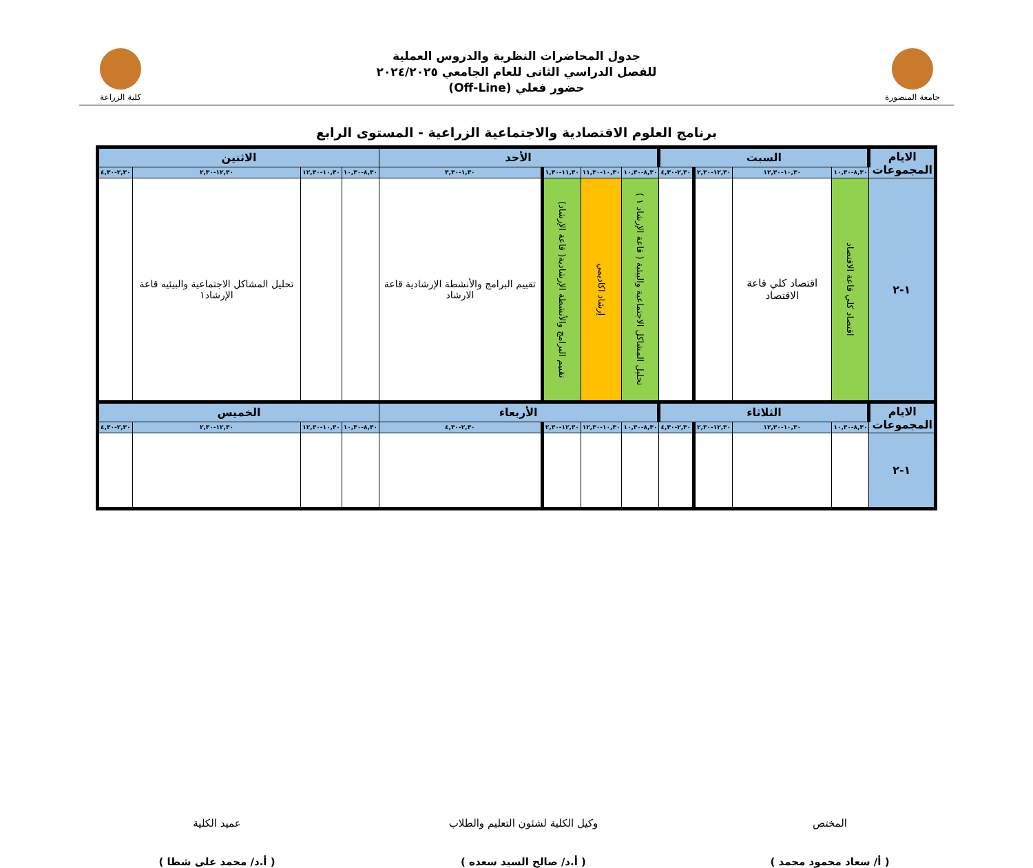جامعة المنصورة
جدول المحاضرات النظرية والدروس العملية
للفصل الدراسي الثانى للعام الجامعي ٢٠٢٤/٢٠٢٥
حضور فعلي (Off-Line)
كلية الزراعة
برنامج العلوم الاقتصادية والاجتماعية الزراعية - المستوى الرابع
| الايام المجموعات | السبت | | | | الأحد | | | | الاثنين | | | |
| --- | --- | --- | --- | --- | --- | --- | --- | --- | --- | --- | --- | --- |
| | ٨,٣٠-١٠,٣٠ | ١٠,٣٠-١٢,٣٠ | ١٢,٣٠-٢,٣٠ | ٢,٣٠-٤,٣٠ | ٨,٣٠-١٠,٣٠ | ١٠,٣٠-١١,٣٠ | ١١,٣٠-١,٣٠ | ١,٣٠-٣,٣٠ | ٨,٣٠-١٠,٣٠ | ١٠,٣٠-١٢,٣٠ | ١٢,٣٠-٢,٣٠ | ٢,٣٠-٤,٣٠ |
| ١-٢ | اقتصاد كلي قاعة الاقتصاد | اقتصاد كلي قاعة الاقتصاد | | | تحليل المشاكل الاجتماعية والبيئية ( قاعة الإرشاد ١ ) | إرشاد اكاديمي | تقييم البرامج والأنشطة الإرشادية( قاعة الإرشاد) | تقييم البرامج والأنشطة الإرشادية قاعة الارشاد | | | تحليل المشاكل الاجتماعية والبيئيه قاعة الإرشاد١ | |
| الايام المجموعات | الثلاثاء | | | | الأربعاء | | | | الخميس | | | |
| | ٨,٣٠-١٠,٣٠ | ١٠,٣٠-١٢,٣٠ | ١٢,٣٠-٢,٣٠ | ٢,٣٠-٤,٣٠ | ٨,٣٠-١٠,٣٠ | ١٠,٣٠-١٢,٣٠ | ١٢,٣٠-٢,٣٠ | ٢,٣٠-٤,٣٠ | ٨,٣٠-١٠,٣٠ | ١٠,٣٠-١٢,٣٠ | ١٢,٣٠-٢,٣٠ | ٢,٣٠-٤,٣٠ |
| ١-٢ | | | | | | | | | | | | |
المختص
( أ/ سعاد محمود محمد )
وكيل الكلية لشئون التعليم والطلاب
( أ.د/ صالح السيد سعده )
عميد الكلية
( أ.د/ محمد على شطا )